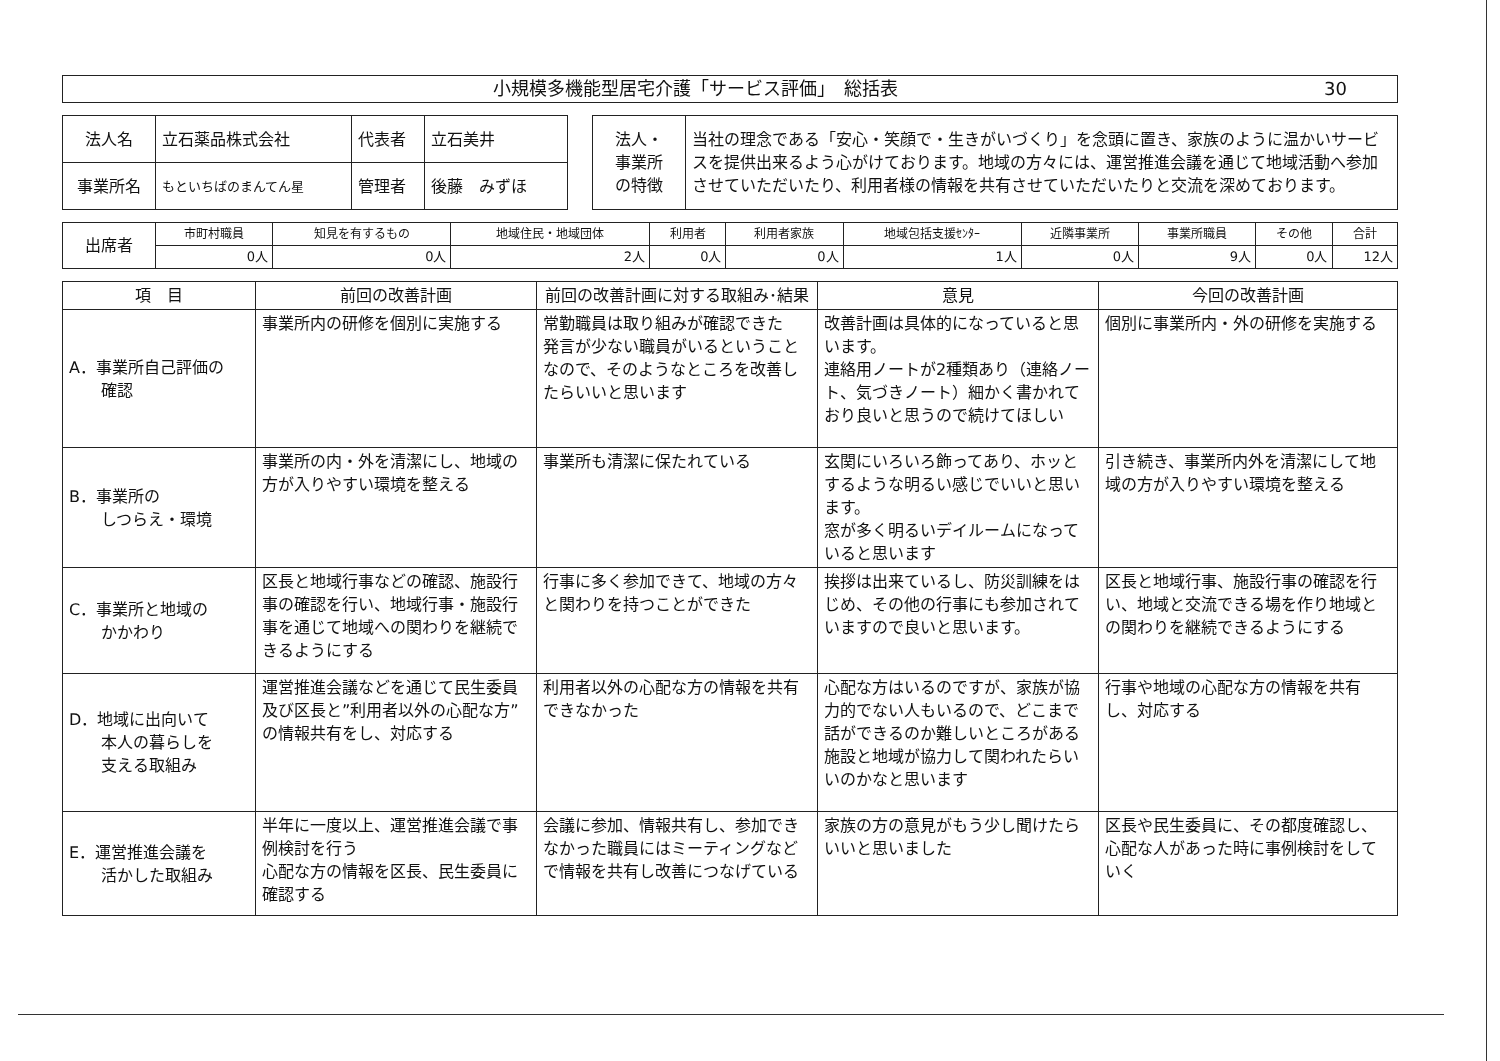小規模多機能型居宅介護「サービス評価」　総括表 30
| 法人名 | 立石薬品株式会社 | 代表者 | 立石美井 |
| 事業所名 | もといちばのまんてん星 | 管理者 | 後藤 みずほ |
| 法人・ 事業所 の特徴 | 当社の理念である「安心・笑顔で・生きがいづくり」を念頭に置き、家族のように温かいサービスを提供出来るよう心がけております。地域の方々には、運営推進会議を通じて地域活動へ参加させていただいたり、利用者様の情報を共有させていただいたりと交流を深めております。 |
| 出席者 | 市町村職員 | 知見を有するもの | 地域住民・地域団体 | 利用者 | 利用者家族 | 地域包括支援ｾﾝﾀｰ | 近隣事業所 | 事業所職員 | その他 | 合計 |
| | 0人 | 0人 | 2人 | 0人 | 0人 | 1人 | 0人 | 9人 | 0人 | 12人 |
| 項 目 | 前回の改善計画 | 前回の改善計画に対する取組み･結果 | 意見 | 今回の改善計画 |
| --- | --- | --- | --- | --- |
| A．事業所自己評価の 確認 | 事業所内の研修を個別に実施する | 常勤職員は取り組みが確認できた 発言が少ない職員がいるということなので、そのようなところを改善したらいいと思います | 改善計画は具体的になっていると思います。 連絡用ノートが2種類あり（連絡ノート、気づきノート）細かく書かれており良いと思うので続けてほしい | 個別に事業所内・外の研修を実施する |
| B．事業所の しつらえ・環境 | 事業所の内・外を清潔にし、地域の方が入りやすい環境を整える | 事業所も清潔に保たれている | 玄関にいろいろ飾ってあり、ホッとするような明るい感じでいいと思います。 窓が多く明るいデイルームになっていると思います | 引き続き、事業所内外を清潔にして地域の方が入りやすい環境を整える |
| C．事業所と地域の かかわり | 区長と地域行事などの確認、施設行事の確認を行い、地域行事・施設行事を通じて地域への関わりを継続できるようにする | 行事に多く参加できて、地域の方々と関わりを持つことができた | 挨拶は出来ているし、防災訓練をはじめ、その他の行事にも参加されていますので良いと思います。 | 区長と地域行事、施設行事の確認を行い、地域と交流できる場を作り地域との関わりを継続できるようにする |
| D．地域に出向いて 本人の暮らしを 支える取組み | 運営推進会議などを通じて民生委員及び区長と”利用者以外の心配な方”の情報共有をし、対応する | 利用者以外の心配な方の情報を共有できなかった | 心配な方はいるのですが、家族が協力的でない人もいるので、どこまで話ができるのか難しいところがある 施設と地域が協力して関われたらいいのかなと思います | 行事や地域の心配な方の情報を共有し、対応する |
| E．運営推進会議を 活かした取組み | 半年に一度以上、運営推進会議で事例検討を行う 心配な方の情報を区長、民生委員に確認する | 会議に参加、情報共有し、参加できなかった職員にはミーティングなどで情報を共有し改善につなげている | 家族の方の意見がもう少し聞けたらいいと思いました | 区長や民生委員に、その都度確認し、心配な人があった時に事例検討をしていく |